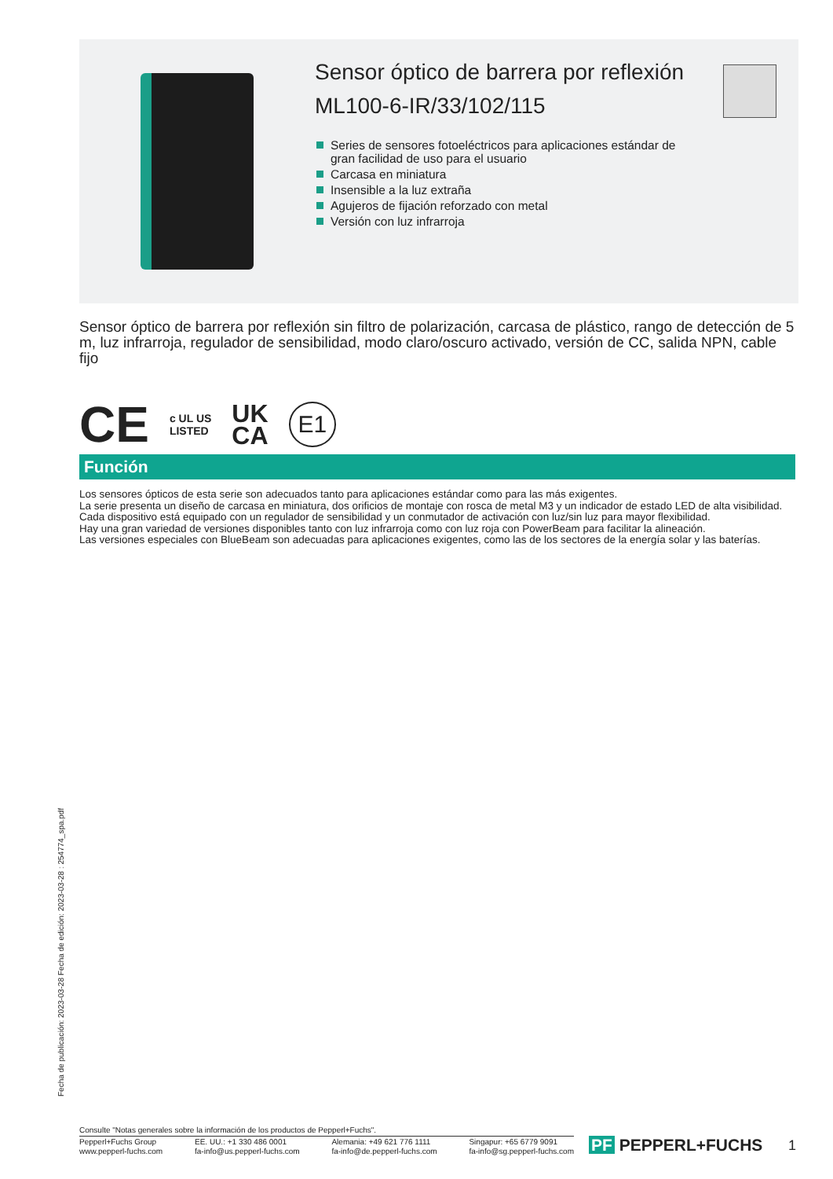Sensor óptico de barrera por reflexión
ML100-6-IR/33/102/115
Series de sensores fotoeléctricos para aplicaciones estándar de gran facilidad de uso para el usuario
Carcasa en miniatura
Insensible a la luz extraña
Agujeros de fijación reforzado con metal
Versión con luz infrarroja
Sensor óptico de barrera por reflexión sin filtro de polarización, carcasa de plástico, rango de detección de 5 m, luz infrarroja, regulador de sensibilidad, modo claro/oscuro activado, versión de CC, salida NPN, cable fijo
CE c UL US
LISTED UK
CA E1
Función
Los sensores ópticos de esta serie son adecuados tanto para aplicaciones estándar como para las más exigentes.
La serie presenta un diseño de carcasa en miniatura, dos orificios de montaje con rosca de metal M3 y un indicador de estado LED de alta visibilidad.
Cada dispositivo está equipado con un regulador de sensibilidad y un conmutador de activación con luz/sin luz para mayor flexibilidad.
Hay una gran variedad de versiones disponibles tanto con luz infrarroja como con luz roja con PowerBeam para facilitar la alineación.
Las versiones especiales con BlueBeam son adecuadas para aplicaciones exigentes, como las de los sectores de la energía solar y las baterías.
Fecha de publicación: 2023-03-28 Fecha de edición: 2023-03-28 : 254774_spa.pdf
Consulte "Notas generales sobre la información de los productos de Pepperl+Fuchs".
Pepperl+Fuchs Group
www.pepperl-fuchs.com
EE. UU.: +1 330 486 0001
fa-info@us.pepperl-fuchs.com
Alemania: +49 621 776 1111
fa-info@de.pepperl-fuchs.com
Singapur: +65 6779 9091
fa-info@sg.pepperl-fuchs.com
PF PEPPERL+FUCHS 1